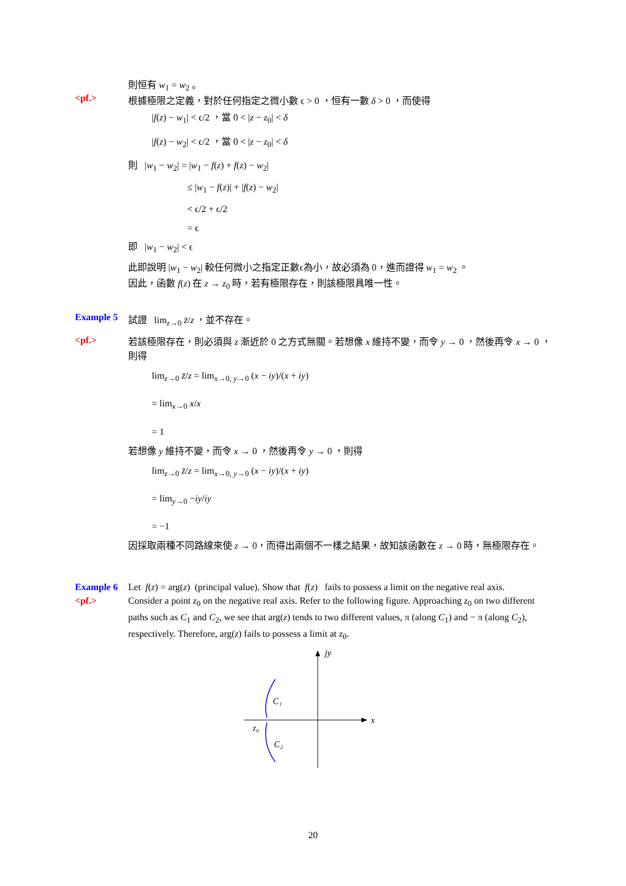則恒有 w<sub>1</sub> = w<sub>2</sub> 。
<pf.> 根據極限之定義，對於任何指定之微小數 ϵ > 0 ，恒有一數 δ > 0 ，而使得
|f(z) − w<sub>1</sub>| < ϵ/2 ，當 0 < |z − z<sub>0</sub>| < δ
|f(z) − w<sub>2</sub>| < ϵ/2 ，當 0 < |z − z<sub>0</sub>| < δ
則 |w<sub>1</sub> − w<sub>2</sub>| = |w<sub>1</sub> − f(z) + f(z) − w<sub>2</sub>|
≤ |w<sub>1</sub> − f(z)| + |f(z) − w<sub>2</sub>|
< ϵ/2 + ϵ/2
= ϵ
即 |w<sub>1</sub> − w<sub>2</sub>| < ϵ
此即說明 |w<sub>1</sub> − w<sub>2</sub>| 較任何微小之指定正數ϵ為小，故必須為 0，進而證得 w<sub>1</sub> = w<sub>2</sub> 。
因此，函數 f(z) 在 z → z<sub>0</sub> 時，若有極限存在，則該極限具唯一性。
Example 5 試證 lim<sub>z→0</sub> z̄/z ，並不存在。
<pf.>
若該極限存在，則必須與 z 漸近於 0 之方式無關。若想像 x 維持不變，而令 y → 0 ，然後再令 x → 0 ，則得
lim<sub>z→0</sub> z̄/z = lim<sub>x→0, y→0</sub> (x − iy)/(x + iy)
= lim<sub>x→0</sub> x/x
= 1
若想像 y 維持不變，而令 x → 0 ，然後再令 y → 0 ，則得
lim<sub>z→0</sub> z̄/z = lim<sub>x→0, y→0</sub> (x − iy)/(x + iy)
= lim<sub>y→0</sub> −iy/iy
= −1
因採取兩種不同路線來使 z → 0，而得出兩個不一樣之結果，故知該函數在 z → 0 時，無極限存在。
Example 6 Let f(z) = arg(z) (principal value). Show that f(z) fails to possess a limit on the negative real axis.
<pf.> Consider a point z<sub>0</sub> on the negative real axis. Refer to the following figure. Approaching z<sub>0</sub> on two different paths such as C<sub>1</sub> and C<sub>2</sub>, we see that arg(z) tends to two different values, π (along C<sub>1</sub>) and − π (along C<sub>2</sub>), respectively. Therefore, arg(z) fails to possess a limit at z<sub>0</sub>.
jy
x
C₁
C₂
z₀
20